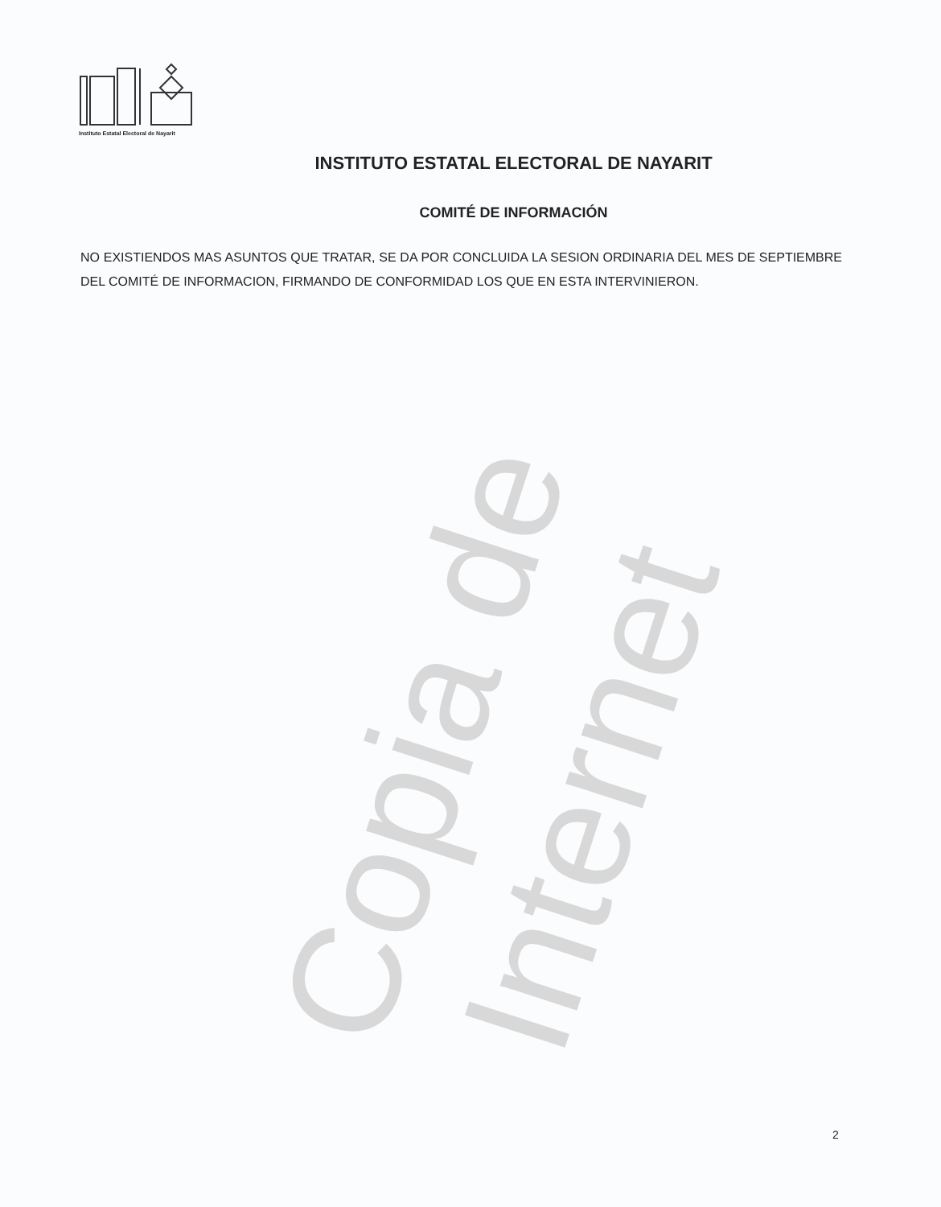Copia de Internet
Instituto Estatal Electoral de Nayarit
INSTITUTO ESTATAL ELECTORAL DE NAYARIT
COMITÉ DE INFORMACIÓN
NO EXISTIENDOS MAS ASUNTOS QUE TRATAR, SE DA POR CONCLUIDA LA SESION ORDINARIA DEL MES DE SEPTIEMBRE DEL COMITÉ DE INFORMACION, FIRMANDO DE CONFORMIDAD LOS QUE EN ESTA INTERVINIERON.
2